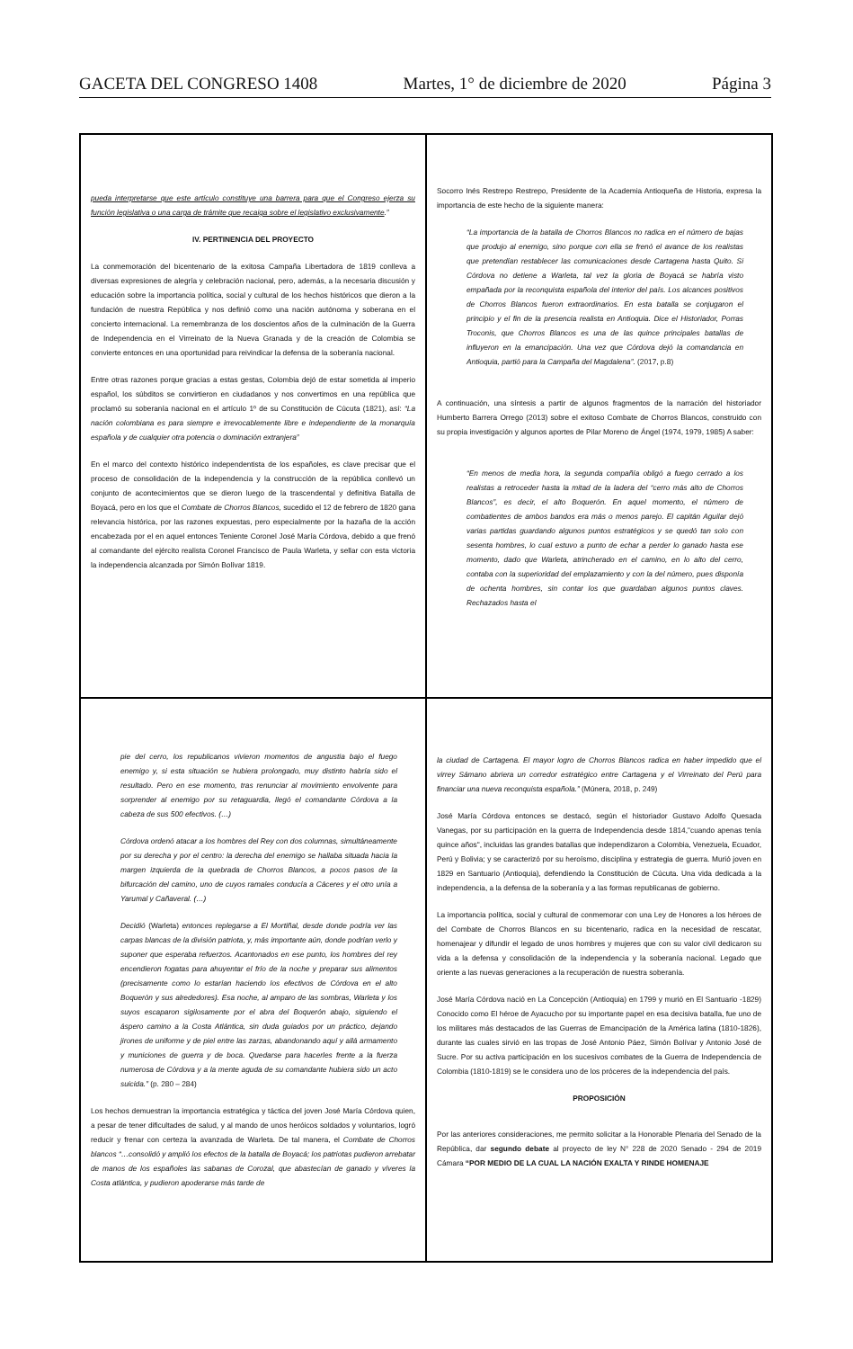GACETA DEL CONGRESO 1408 Martes, 1° de diciembre de 2020 Página 3
pueda interpretarse que este artículo constituye una barrera para que el Congreso ejerza su función legislativa o una carga de trámite que recaiga sobre el legislativo exclusivamente.”
IV. PERTINENCIA DEL PROYECTO
La conmemoración del bicentenario de la exitosa Campaña Libertadora de 1819 conlleva a diversas expresiones de alegría y celebración nacional, pero, además, a la necesaria discusión y educación sobre la importancia política, social y cultural de los hechos históricos que dieron a la fundación de nuestra República y nos definió como una nación autónoma y soberana en el concierto internacional. La remembranza de los doscientos años de la culminación de la Guerra de Independencia en el Virreinato de la Nueva Granada y de la creación de Colombia se convierte entonces en una oportunidad para reivindicar la defensa de la soberanía nacional.
Entre otras razones porque gracias a estas gestas, Colombia dejó de estar sometida al imperio español, los súbditos se convirtieron en ciudadanos y nos convertimos en una república que proclamó su soberanía nacional en el artículo 1º de su Constitución de Cúcuta (1821), así: “La nación colombiana es para siempre e irrevocablemente libre e independiente de la monarquía española y de cualquier otra potencia o dominación extranjera”
En el marco del contexto histórico independentista de los españoles, es clave precisar que el proceso de consolidación de la independencia y la construcción de la república conllevó un conjunto de acontecimientos que se dieron luego de la trascendental y definitiva Batalla de Boyacá, pero en los que el Combate de Chorros Blancos, sucedido el 12 de febrero de 1820 gana relevancia histórica, por las razones expuestas, pero especialmente por la hazaña de la acción encabezada por el en aquel entonces Teniente Coronel José María Córdova, debido a que frenó al comandante del ejército realista Coronel Francisco de Paula Warleta, y sellar con esta victoria la independencia alcanzada por Simón Bolívar 1819.
Socorro Inés Restrepo Restrepo, Presidente de la Academia Antioqueña de Historia, expresa la importancia de este hecho de la siguiente manera:
“La importancia de la batalla de Chorros Blancos no radica en el número de bajas que produjo al enemigo, sino porque con ella se frenó el avance de los realistas que pretendían restablecer las comunicaciones desde Cartagena hasta Quito. Si Córdova no detiene a Warleta, tal vez la gloria de Boyacá se habría visto empañada por la reconquista española del interior del país. Los alcances positivos de Chorros Blancos fueron extraordinarios. En esta batalla se conjugaron el principio y el fin de la presencia realista en Antioquia. Dice el Historiador, Porras Troconis, que Chorros Blancos es una de las quince principales batallas de influyeron en la emancipación. Una vez que Córdova dejó la comandancia en Antioquia, partió para la Campaña del Magdalena”. (2017, p.8)
A continuación, una síntesis a partir de algunos fragmentos de la narración del historiador Humberto Barrera Orrego (2013) sobre el exitoso Combate de Chorros Blancos, construido con su propia investigación y algunos aportes de Pilar Moreno de Ángel (1974, 1979, 1985) A saber:
“En menos de media hora, la segunda compañía obligó a fuego cerrado a los realistas a retroceder hasta la mitad de la ladera del “cerro más alto de Chorros Blancos”, es decir, el alto Boquerón. En aquel momento, el número de combatientes de ambos bandos era más o menos parejo. El capitán Aguilar dejó varias partidas guardando algunos puntos estratégicos y se quedó tan solo con sesenta hombres, lo cual estuvo a punto de echar a perder lo ganado hasta ese momento, dado que Warleta, atrincherado en el camino, en lo alto del cerro, contaba con la superioridad del emplazamiento y con la del número, pues disponía de ochenta hombres, sin contar los que guardaban algunos puntos claves. Rechazados hasta el
pie del cerro, los republicanos vivieron momentos de angustia bajo el fuego enemigo y, si esta situación se hubiera prolongado, muy distinto habría sido el resultado. Pero en ese momento, tras renunciar al movimiento envolvente para sorprender al enemigo por su retaguardia, llegó el comandante Córdova a la cabeza de sus 500 efectivos. (…)
Córdova ordenó atacar a los hombres del Rey con dos columnas, simultáneamente por su derecha y por el centro: la derecha del enemigo se hallaba situada hacia la margen izquierda de la quebrada de Chorros Blancos, a pocos pasos de la bifurcación del camino, uno de cuyos ramales conducía a Cáceres y el otro unía a Yarumal y Cañaveral. (…)
Decidió (Warleta) entonces replegarse a El Mortiñal, desde donde podría ver las carpas blancas de la división patriota, y, más importante aún, donde podrían verlo y suponer que esperaba refuerzos. Acantonados en ese punto, los hombres del rey encendieron fogatas para ahuyentar el frío de la noche y preparar sus alimentos (precisamente como lo estarían haciendo los efectivos de Córdova en el alto Boquerón y sus alrededores). Esa noche, al amparo de las sombras, Warleta y los suyos escaparon sigilosamente por el abra del Boquerón abajo, siguiendo el áspero camino a la Costa Atlántica, sin duda guiados por un práctico, dejando jirones de uniforme y de piel entre las zarzas, abandonando aquí y allá armamento y municiones de guerra y de boca. Quedarse para hacerles frente a la fuerza numerosa de Córdova y a la mente aguda de su comandante hubiera sido un acto suicida.” (p. 280 – 284)
Los hechos demuestran la importancia estratégica y táctica del joven José María Córdova quien, a pesar de tener dificultades de salud, y al mando de unos heróicos soldados y voluntarios, logró reducir y frenar con certeza la avanzada de Warleta. De tal manera, el Combate de Chorros blancos “…consolidó y amplió los efectos de la batalla de Boyacá; los patriotas pudieron arrebatar de manos de los españoles las sabanas de Corozal, que abastecían de ganado y víveres la Costa atlántica, y pudieron apoderarse más tarde de
la ciudad de Cartagena. El mayor logro de Chorros Blancos radica en haber impedido que el virrey Sámano abriera un corredor estratégico entre Cartagena y el Virreinato del Perú para financiar una nueva reconquista española.” (Múnera, 2018, p. 249)
José María Córdova entonces se destacó, según el historiador Gustavo Adolfo Quesada Vanegas, por su participación en la guerra de Independencia desde 1814,"cuando apenas tenía quince años", incluidas las grandes batallas que independizaron a Colombia, Venezuela, Ecuador, Perú y Bolivia; y se caracterizó por su heroísmo, disciplina y estrategia de guerra. Murió joven en 1829 en Santuario (Antioquia), defendiendo la Constitución de Cúcuta. Una vida dedicada a la independencia, a la defensa de la soberanía y a las formas republicanas de gobierno.
La importancia política, social y cultural de conmemorar con una Ley de Honores a los héroes de del Combate de Chorros Blancos en su bicentenario, radica en la necesidad de rescatar, homenajear y difundir el legado de unos hombres y mujeres que con su valor civil dedicaron su vida a la defensa y consolidación de la independencia y la soberanía nacional. Legado que oriente a las nuevas generaciones a la recuperación de nuestra soberanía.
José María Córdova nació en La Concepción (Antioquia) en 1799 y murió en El Santuario -1829) Conocido como El héroe de Ayacucho por su importante papel en esa decisiva batalla, fue uno de los militares más destacados de las Guerras de Emancipación de la América latina (1810-1826), durante las cuales sirvió en las tropas de José Antonio Páez, Simón Bolívar y Antonio José de Sucre. Por su activa participación en los sucesivos combates de la Guerra de Independencia de Colombia (1810-1819) se le considera uno de los próceres de la independencia del país.
PROPOSICIÓN
Por las anteriores consideraciones, me permito solicitar a la Honorable Plenaria del Senado de la República, dar segundo debate al proyecto de ley N° 228 de 2020 Senado - 294 de 2019 Cámara “POR MEDIO DE LA CUAL LA NACIÓN EXALTA Y RINDE HOMENAJE